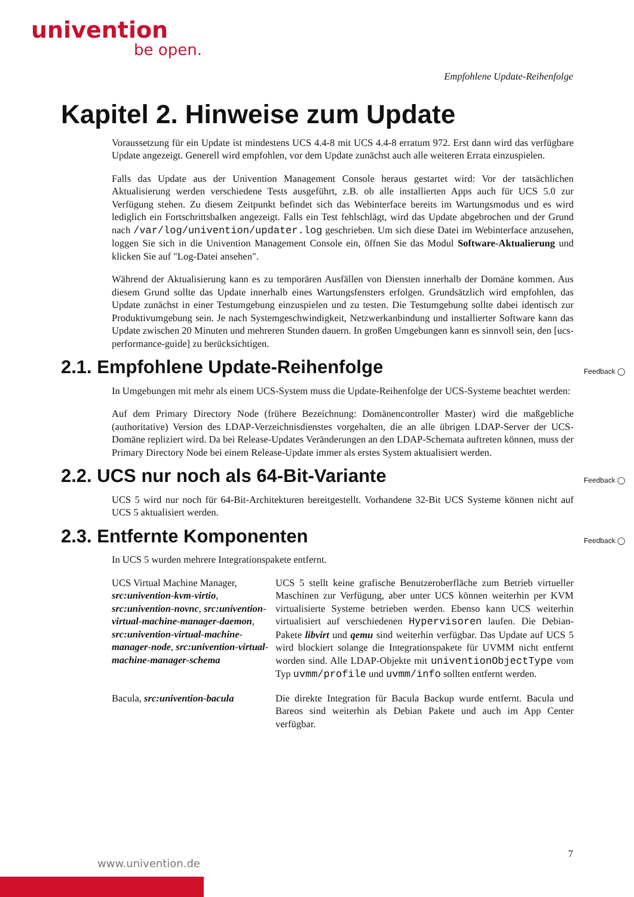univention
be open.
Empfohlene Update-Reihenfolge
Kapitel 2. Hinweise zum Update
Voraussetzung für ein Update ist mindestens UCS 4.4-8 mit UCS 4.4-8 erratum 972. Erst dann wird das verfügbare Update angezeigt. Generell wird empfohlen, vor dem Update zunächst auch alle weiteren Errata einzuspielen.
Falls das Update aus der Univention Management Console heraus gestartet wird: Vor der tatsächlichen Aktualisierung werden verschiedene Tests ausgeführt, z.B. ob alle installierten Apps auch für UCS 5.0 zur Verfügung stehen. Zu diesem Zeitpunkt befindet sich das Webinterface bereits im Wartungsmodus und es wird lediglich ein Fortschrittsbalken angezeigt. Falls ein Test fehlschlägt, wird das Update abgebrochen und der Grund nach /var/log/univention/updater.log geschrieben. Um sich diese Datei im Webinterface anzusehen, loggen Sie sich in die Univention Management Console ein, öffnen Sie das Modul Software-Aktualierung und klicken Sie auf "Log-Datei ansehen".
Während der Aktualisierung kann es zu temporären Ausfällen von Diensten innerhalb der Domäne kommen. Aus diesem Grund sollte das Update innerhalb eines Wartungsfensters erfolgen. Grundsätzlich wird empfohlen, das Update zunächst in einer Testumgebung einzuspielen und zu testen. Die Testumgebung sollte dabei identisch zur Produktivumgebung sein. Je nach Systemgeschwindigkeit, Netzwerkanbindung und installierter Software kann das Update zwischen 20 Minuten und mehreren Stunden dauern. In großen Umgebungen kann es sinnvoll sein, den [ucs-performance-guide] zu berücksichtigen.
2.1. Empfohlene Update-Reihenfolge Feedback ◯
In Umgebungen mit mehr als einem UCS-System muss die Update-Reihenfolge der UCS-Systeme beachtet werden:
Auf dem Primary Directory Node (frühere Bezeichnung: Domänencontroller Master) wird die maßgebliche (authoritative) Version des LDAP-Verzeichnisdienstes vorgehalten, die an alle übrigen LDAP-Server der UCS-Domäne repliziert wird. Da bei Release-Updates Veränderungen an den LDAP-Schemata auftreten können, muss der Primary Directory Node bei einem Release-Update immer als erstes System aktualisiert werden.
2.2. UCS nur noch als 64-Bit-Variante Feedback ◯
UCS 5 wird nur noch für 64-Bit-Architekturen bereitgestellt. Vorhandene 32-Bit UCS Systeme können nicht auf UCS 5 aktualisiert werden.
2.3. Entfernte Komponenten Feedback ◯
In UCS 5 wurden mehrere Integrationspakete entfernt.
UCS Virtual Machine Manager, src:univention-kvm-virtio, src:univention-novnc, src:univention-virtual-machine-manager-daemon, src:univention-virtual-machine-manager-node, src:univention-virtual-machine-manager-schema
UCS 5 stellt keine grafische Benutzeroberfläche zum Betrieb virtueller Maschinen zur Verfügung, aber unter UCS können weiterhin per KVM virtualisierte Systeme betrieben werden. Ebenso kann UCS weiterhin virtualisiert auf verschiedenen Hypervisoren laufen. Die Debian-Pakete libvirt und qemu sind weiterhin verfügbar. Das Update auf UCS 5 wird blockiert solange die Integrationspakete für UVMM nicht entfernt worden sind. Alle LDAP-Objekte mit univentionObjectType vom Typ uvmm/profile und uvmm/info sollten entfernt werden.
Bacula, src:univention-bacula
Die direkte Integration für Bacula Backup wurde entfernt. Bacula und Bareos sind weiterhin als Debian Pakete und auch im App Center verfügbar.
7
www.univention.de